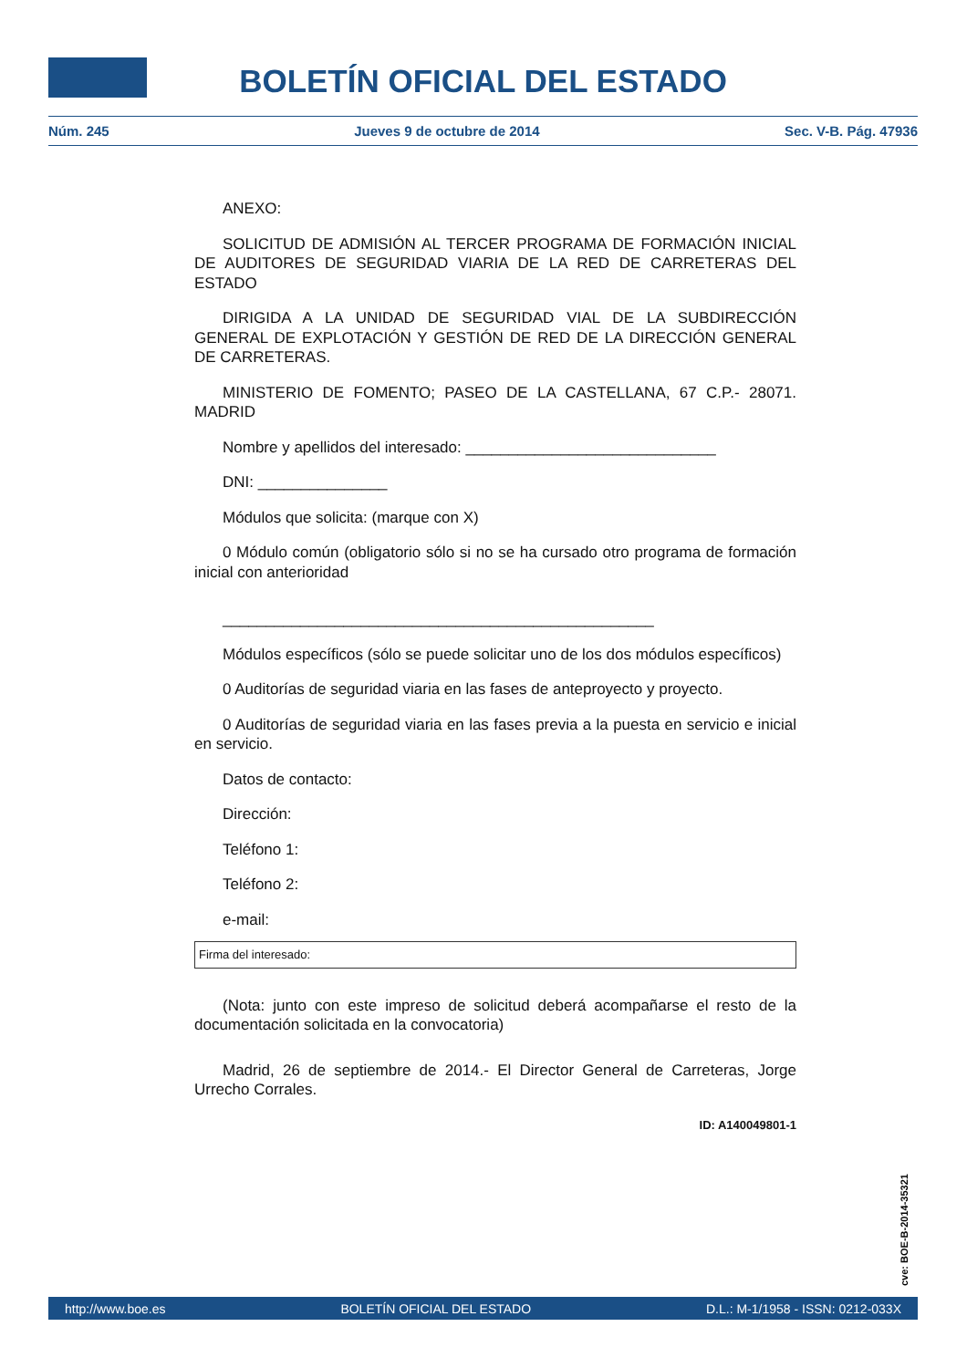BOLETÍN OFICIAL DEL ESTADO
Núm. 245 Jueves 9 de octubre de 2014 Sec. V-B. Pág. 47936
ANEXO:
SOLICITUD DE ADMISIÓN AL TERCER PROGRAMA DE FORMACIÓN INICIAL DE AUDITORES DE SEGURIDAD VIARIA DE LA RED DE CARRETERAS DEL ESTADO
DIRIGIDA A LA UNIDAD DE SEGURIDAD VIAL DE LA SUBDIRECCIÓN GENERAL DE EXPLOTACIÓN Y GESTIÓN DE RED DE LA DIRECCIÓN GENERAL DE CARRETERAS.
MINISTERIO DE FOMENTO; PASEO DE LA CASTELLANA, 67 C.P.- 28071. MADRID
Nombre y apellidos del interesado: _____________________________
DNI: _______________
Módulos que solicita: (marque con X)
0 Módulo común (obligatorio sólo si no se ha cursado otro programa de formación inicial con anterioridad
__________________________________________________
Módulos específicos (sólo se puede solicitar uno de los dos módulos específicos)
0 Auditorías de seguridad viaria en las fases de anteproyecto y proyecto.
0 Auditorías de seguridad viaria en las fases previa a la puesta en servicio e inicial en servicio.
Datos de contacto:
Dirección:
Teléfono 1:
Teléfono 2:
e-mail:
Firma del interesado:
(Nota: junto con este impreso de solicitud deberá acompañarse el resto de la documentación solicitada en la convocatoria)
Madrid, 26 de septiembre de 2014.- El Director General de Carreteras, Jorge Urrecho Corrales.
ID: A140049801-1
cve: BOE-B-2014-35321
http://www.boe.es BOLETÍN OFICIAL DEL ESTADO D.L.: M-1/1958 - ISSN: 0212-033X